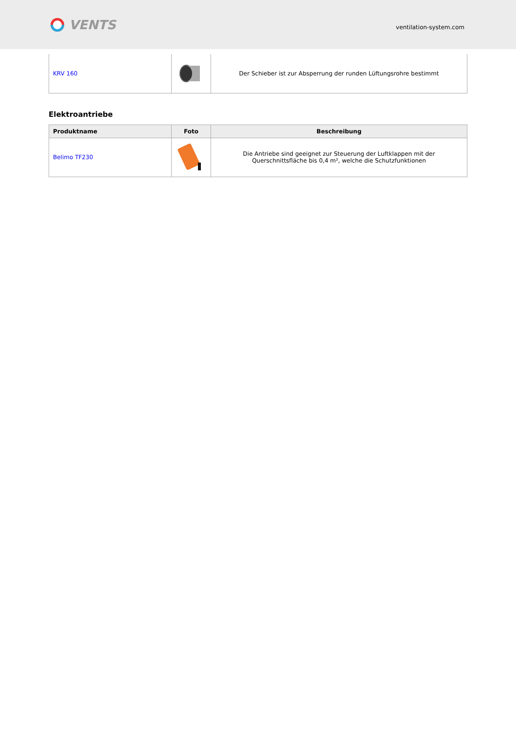VENTS
ventilation-system.com
| KRV 160 | | Der Schieber ist zur Absperrung der runden Lüftungsrohre bestimmt |
Elektroantriebe
| Produktname | Foto | Beschreibung |
| --- | --- | --- |
| Belimo TF230 | | Die Antriebe sind geeignet zur Steuerung der Luftklappen mit der Querschnittsfläche bis 0,4 m², welche die Schutzfunktionen |